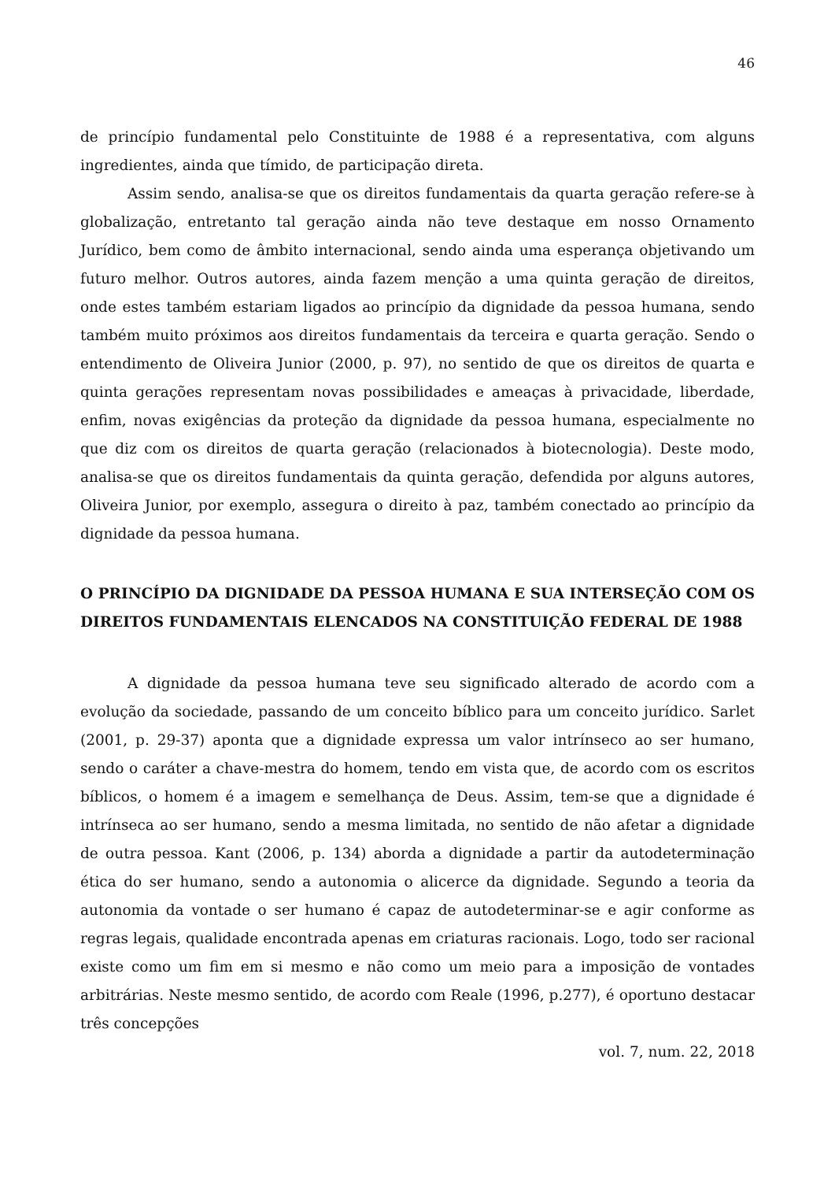46
de princípio fundamental pelo Constituinte de 1988 é a representativa, com alguns ingredientes, ainda que tímido, de participação direta.
Assim sendo, analisa-se que os direitos fundamentais da quarta geração refere-se à globalização, entretanto tal geração ainda não teve destaque em nosso Ornamento Jurídico, bem como de âmbito internacional, sendo ainda uma esperança objetivando um futuro melhor. Outros autores, ainda fazem menção a uma quinta geração de direitos, onde estes também estariam ligados ao princípio da dignidade da pessoa humana, sendo também muito próximos aos direitos fundamentais da terceira e quarta geração. Sendo o entendimento de Oliveira Junior (2000, p. 97), no sentido de que os direitos de quarta e quinta gerações representam novas possibilidades e ameaças à privacidade, liberdade, enfim, novas exigências da proteção da dignidade da pessoa humana, especialmente no que diz com os direitos de quarta geração (relacionados à biotecnologia). Deste modo, analisa-se que os direitos fundamentais da quinta geração, defendida por alguns autores, Oliveira Junior, por exemplo, assegura o direito à paz, também conectado ao princípio da dignidade da pessoa humana.
O PRINCÍPIO DA DIGNIDADE DA PESSOA HUMANA E SUA INTERSEÇÃO COM OS DIREITOS FUNDAMENTAIS ELENCADOS NA CONSTITUIÇÃO FEDERAL DE 1988
A dignidade da pessoa humana teve seu significado alterado de acordo com a evolução da sociedade, passando de um conceito bíblico para um conceito jurídico. Sarlet (2001, p. 29-37) aponta que a dignidade expressa um valor intrínseco ao ser humano, sendo o caráter a chave-mestra do homem, tendo em vista que, de acordo com os escritos bíblicos, o homem é a imagem e semelhança de Deus. Assim, tem-se que a dignidade é intrínseca ao ser humano, sendo a mesma limitada, no sentido de não afetar a dignidade de outra pessoa. Kant (2006, p. 134) aborda a dignidade a partir da autodeterminação ética do ser humano, sendo a autonomia o alicerce da dignidade. Segundo a teoria da autonomia da vontade o ser humano é capaz de autodeterminar-se e agir conforme as regras legais, qualidade encontrada apenas em criaturas racionais. Logo, todo ser racional existe como um fim em si mesmo e não como um meio para a imposição de vontades arbitrárias. Neste mesmo sentido, de acordo com Reale (1996, p.277), é oportuno destacar três concepções
vol. 7, num. 22, 2018